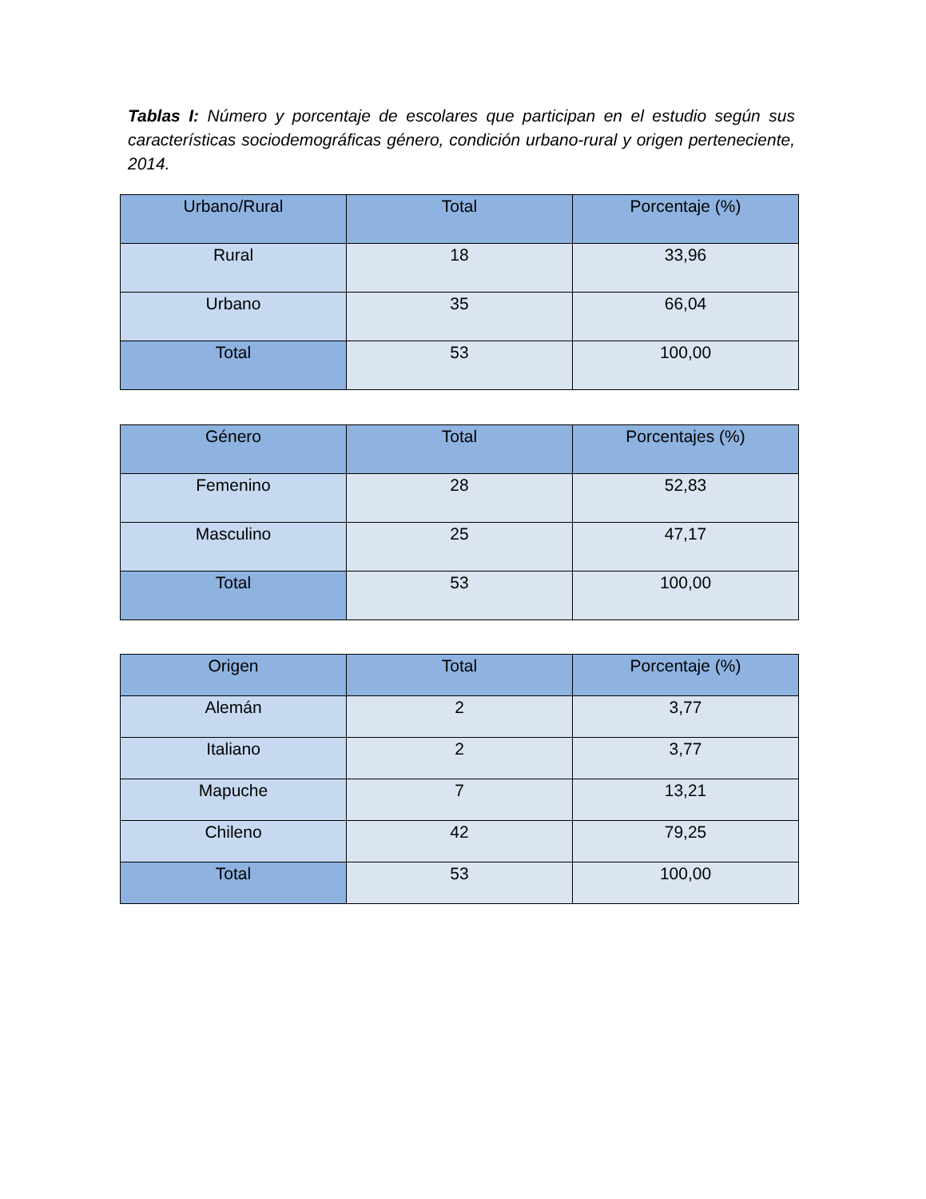Tablas I: Número y porcentaje de escolares que participan en el estudio según sus características sociodemográficas género, condición urbano-rural y origen perteneciente, 2014.
| Urbano/Rural | Total | Porcentaje (%) |
| --- | --- | --- |
| Rural | 18 | 33,96 |
| Urbano | 35 | 66,04 |
| Total | 53 | 100,00 |
| Género | Total | Porcentajes (%) |
| --- | --- | --- |
| Femenino | 28 | 52,83 |
| Masculino | 25 | 47,17 |
| Total | 53 | 100,00 |
| Origen | Total | Porcentaje (%) |
| --- | --- | --- |
| Alemán | 2 | 3,77 |
| Italiano | 2 | 3,77 |
| Mapuche | 7 | 13,21 |
| Chileno | 42 | 79,25 |
| Total | 53 | 100,00 |